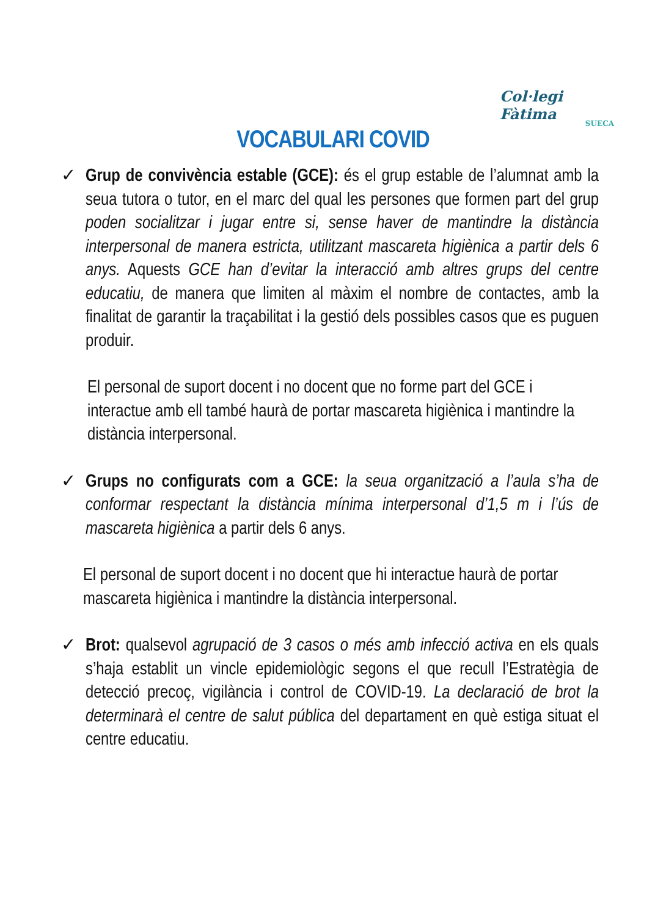Col·legi Fàtima
SUECA
VOCABULARI COVID
✓ Grup de convivència estable (GCE): és el grup estable de l’alumnat amb la seua tutora o tutor, en el marc del qual les persones que formen part del grup poden socialitzar i jugar entre si, sense haver de mantindre la distància interpersonal de manera estricta, utilitzant mascareta higiènica a partir dels 6 anys. Aquests GCE han d’evitar la interacció amb altres grups del centre educatiu, de manera que limiten al màxim el nombre de contactes, amb la finalitat de garantir la traçabilitat i la gestió dels possibles casos que es puguen produir.
El personal de suport docent i no docent que no forme part del GCE i interactue amb ell també haurà de portar mascareta higiènica i mantindre la distància interpersonal.
✓ Grups no configurats com a GCE: la seua organització a l’aula s’ha de conformar respectant la distància mínima interpersonal d’1,5 m i l’ús de mascareta higiènica a partir dels 6 anys.
El personal de suport docent i no docent que hi interactue haurà de portar mascareta higiènica i mantindre la distància interpersonal.
✓ Brot: qualsevol agrupació de 3 casos o més amb infecció activa en els quals s’haja establit un vincle epidemiològic segons el que recull l’Estratègia de detecció precoç, vigilància i control de COVID-19. La declaració de brot la determinarà el centre de salut pública del departament en què estiga situat el centre educatiu.